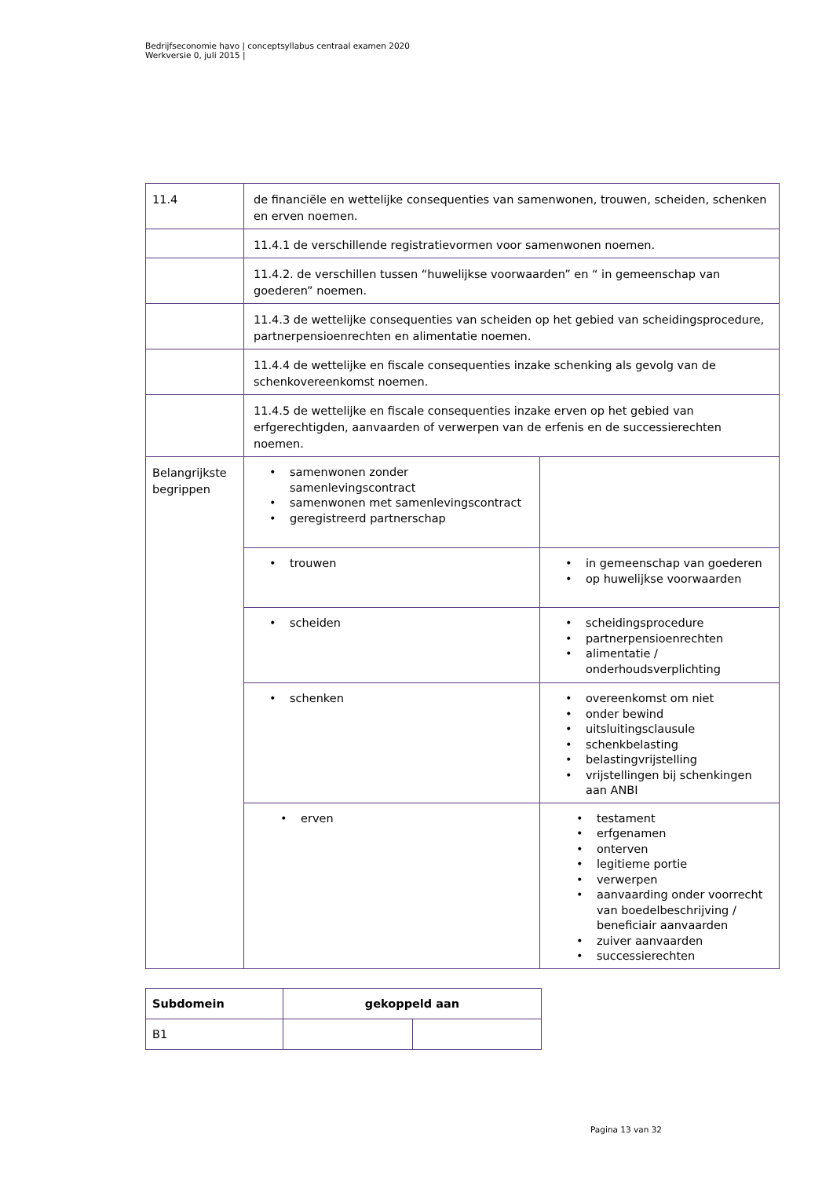Bedrijfseconomie havo | conceptsyllabus centraal examen 2020
Werkversie 0, juli 2015 |
| 11.4 | de financiële en wettelijke consequenties van samenwonen, trouwen, scheiden, schenken en erven noemen. | |
| | 11.4.1 de verschillende registratievormen voor samenwonen noemen. | |
| | 11.4.2. de verschillen tussen “huwelijkse voorwaarden” en “ in gemeenschap van goederen” noemen. | |
| | 11.4.3 de wettelijke consequenties van scheiden op het gebied van scheidingsprocedure, partnerpensioenrechten en alimentatie noemen. | |
| | 11.4.4 de wettelijke en fiscale consequenties inzake schenking als gevolg van de schenkovereenkomst noemen. | |
| | 11.4.5 de wettelijke en fiscale consequenties inzake erven op het gebied van erfgerechtigden, aanvaarden of verwerpen van de erfenis en de successierechten noemen. | |
| Belangrijkste begrippen | • samenwonen zonder samenlevingscontract • samenwonen met samenlevingscontract • geregistreerd partnerschap | |
| | • trouwen | • in gemeenschap van goederen • op huwelijkse voorwaarden |
| | • scheiden | • scheidingsprocedure • partnerpensioenrechten • alimentatie / onderhoudsverplichting |
| | • schenken | • overeenkomst om niet • onder bewind • uitsluitingsclausule • schenkbelasting • belastingvrijstelling • vrijstellingen bij schenkingen aan ANBI |
| | • erven | • testament • erfgenamen • onterven • legitieme portie • verwerpen • aanvaarding onder voorrecht van boedelbeschrijving / beneficiair aanvaarden • zuiver aanvaarden • successierechten |
| Subdomein | gekoppeld aan | |
| --- | --- | --- |
| B1 | | |
Pagina 13 van 32